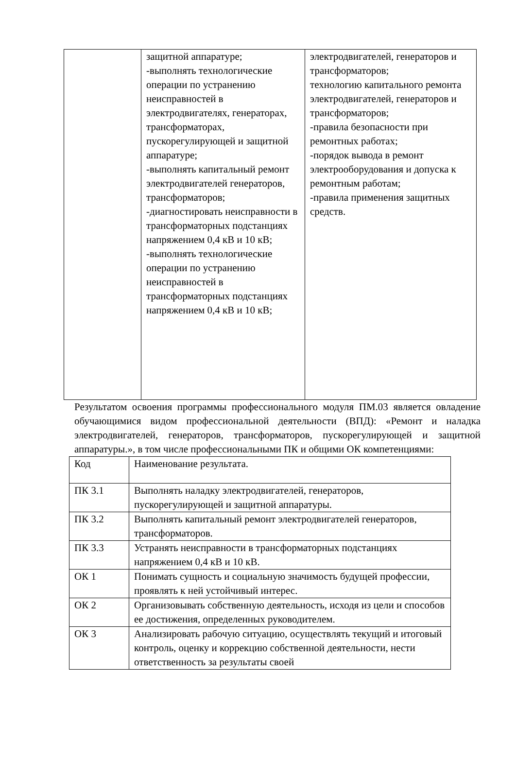| | защитной аппаратуре; -выполнять технологические операции по устранению неисправностей в электродвигателях, генераторах, трансформаторах, пускорегулирующей и защитной аппаратуре; -выполнять капитальный ремонт электродвигателей генераторов, трансформаторов; -диагностировать неисправности в трансформаторных подстанциях напряжением 0,4 кВ и 10 кВ; -выполнять технологические операции по устранению неисправностей в трансформаторных подстанциях напряжением 0,4 кВ и 10 кВ; | электродвигателей, генераторов и трансформаторов; технологию капитального ремонта электродвигателей, генераторов и трансформаторов; -правила безопасности при ремонтных работах; -порядок вывода в ремонт электрооборудования и допуска к ремонтным работам; -правила применения защитных средств. |
Результатом освоения программы профессионального модуля ПМ.03 является овладение обучающимися видом профессиональной деятельности (ВПД): «Ремонт и наладка электродвигателей, генераторов, трансформаторов, пускорегулирующей и защитной аппаратуры.», в том числе профессиональными ПК и общими ОК компетенциями:
| Код | Наименование результата. |
| ПК 3.1 | Выполнять наладку электродвигателей, генераторов, пускорегулирующей и защитной аппаратуры. |
| ПК 3.2 | Выполнять капитальный ремонт электродвигателей генераторов, трансформаторов. |
| ПК 3.3 | Устранять неисправности в трансформаторных подстанциях напряжением 0,4 кВ и 10 кВ. |
| ОК 1 | Понимать сущность и социальную значимость будущей профессии, проявлять к ней устойчивый интерес. |
| ОК 2 | Организовывать собственную деятельность, исходя из цели и способов ее достижения, определенных руководителем. |
| ОК 3 | Анализировать рабочую ситуацию, осуществлять текущий и итоговый контроль, оценку и коррекцию собственной деятельности, нести ответственность за результаты своей |